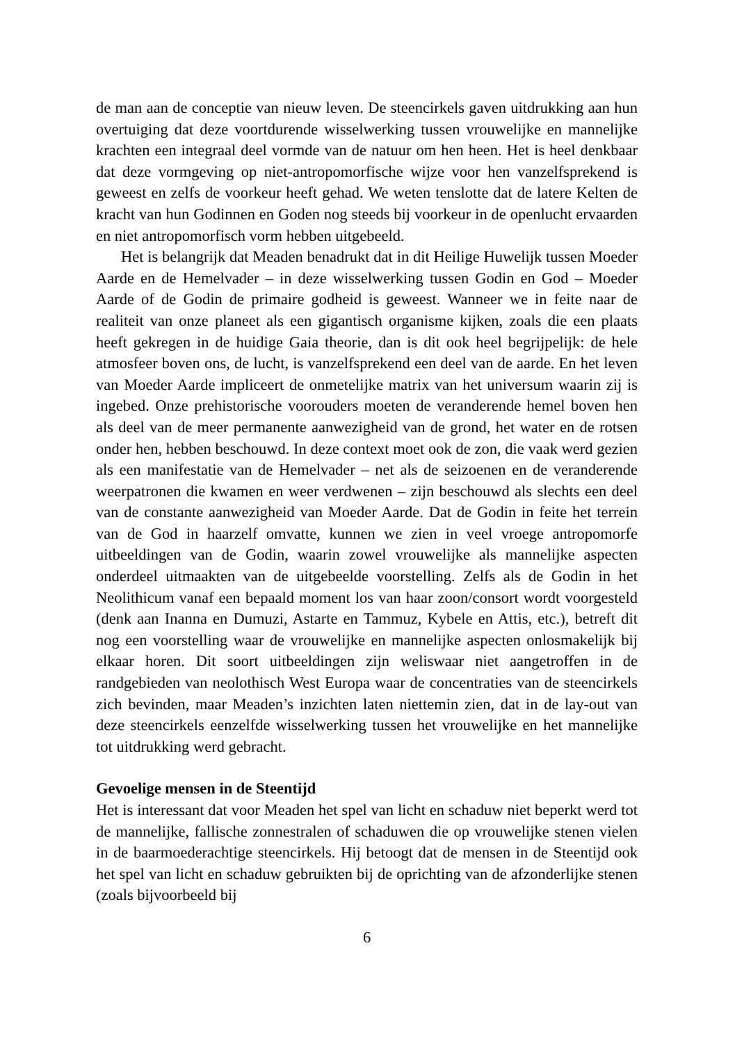de man aan de conceptie van nieuw leven. De steencirkels gaven uitdrukking aan hun overtuiging dat deze voortdurende wisselwerking tussen vrouwelijke en mannelijke krachten een integraal deel vormde van de natuur om hen heen. Het is heel denkbaar dat deze vormgeving op niet-antropomorfische wijze voor hen vanzelfsprekend is geweest en zelfs de voorkeur heeft gehad. We weten tenslotte dat de latere Kelten de kracht van hun Godinnen en Goden nog steeds bij voorkeur in de openlucht ervaarden en niet antropomorfisch vorm hebben uitgebeeld.
Het is belangrijk dat Meaden benadrukt dat in dit Heilige Huwelijk tussen Moeder Aarde en de Hemelvader – in deze wisselwerking tussen Godin en God – Moeder Aarde of de Godin de primaire godheid is geweest. Wanneer we in feite naar de realiteit van onze planeet als een gigantisch organisme kijken, zoals die een plaats heeft gekregen in de huidige Gaia theorie, dan is dit ook heel begrijpelijk: de hele atmosfeer boven ons, de lucht, is vanzelfsprekend een deel van de aarde. En het leven van Moeder Aarde impliceert de onmetelijke matrix van het universum waarin zij is ingebed. Onze prehistorische voorouders moeten de veranderende hemel boven hen als deel van de meer permanente aanwezigheid van de grond, het water en de rotsen onder hen, hebben beschouwd. In deze context moet ook de zon, die vaak werd gezien als een manifestatie van de Hemelvader – net als de seizoenen en de veranderende weerpatronen die kwamen en weer verdwenen – zijn beschouwd als slechts een deel van de constante aanwezigheid van Moeder Aarde. Dat de Godin in feite het terrein van de God in haarzelf omvatte, kunnen we zien in veel vroege antropomorfe uitbeeldingen van de Godin, waarin zowel vrouwelijke als mannelijke aspecten onderdeel uitmaakten van de uitgebeelde voorstelling. Zelfs als de Godin in het Neolithicum vanaf een bepaald moment los van haar zoon/consort wordt voorgesteld (denk aan Inanna en Dumuzi, Astarte en Tammuz, Kybele en Attis, etc.), betreft dit nog een voorstelling waar de vrouwelijke en mannelijke aspecten onlosmakelijk bij elkaar horen. Dit soort uitbeeldingen zijn weliswaar niet aangetroffen in de randgebieden van neolothisch West Europa waar de concentraties van de steencirkels zich bevinden, maar Meaden’s inzichten laten niettemin zien, dat in de lay-out van deze steencirkels eenzelfde wisselwerking tussen het vrouwelijke en het mannelijke tot uitdrukking werd gebracht.
Gevoelige mensen in de Steentijd
Het is interessant dat voor Meaden het spel van licht en schaduw niet beperkt werd tot de mannelijke, fallische zonnestralen of schaduwen die op vrouwelijke stenen vielen in de baarmoederachtige steencirkels. Hij betoogt dat de mensen in de Steentijd ook het spel van licht en schaduw gebruikten bij de oprichting van de afzonderlijke stenen (zoals bijvoorbeeld bij
6